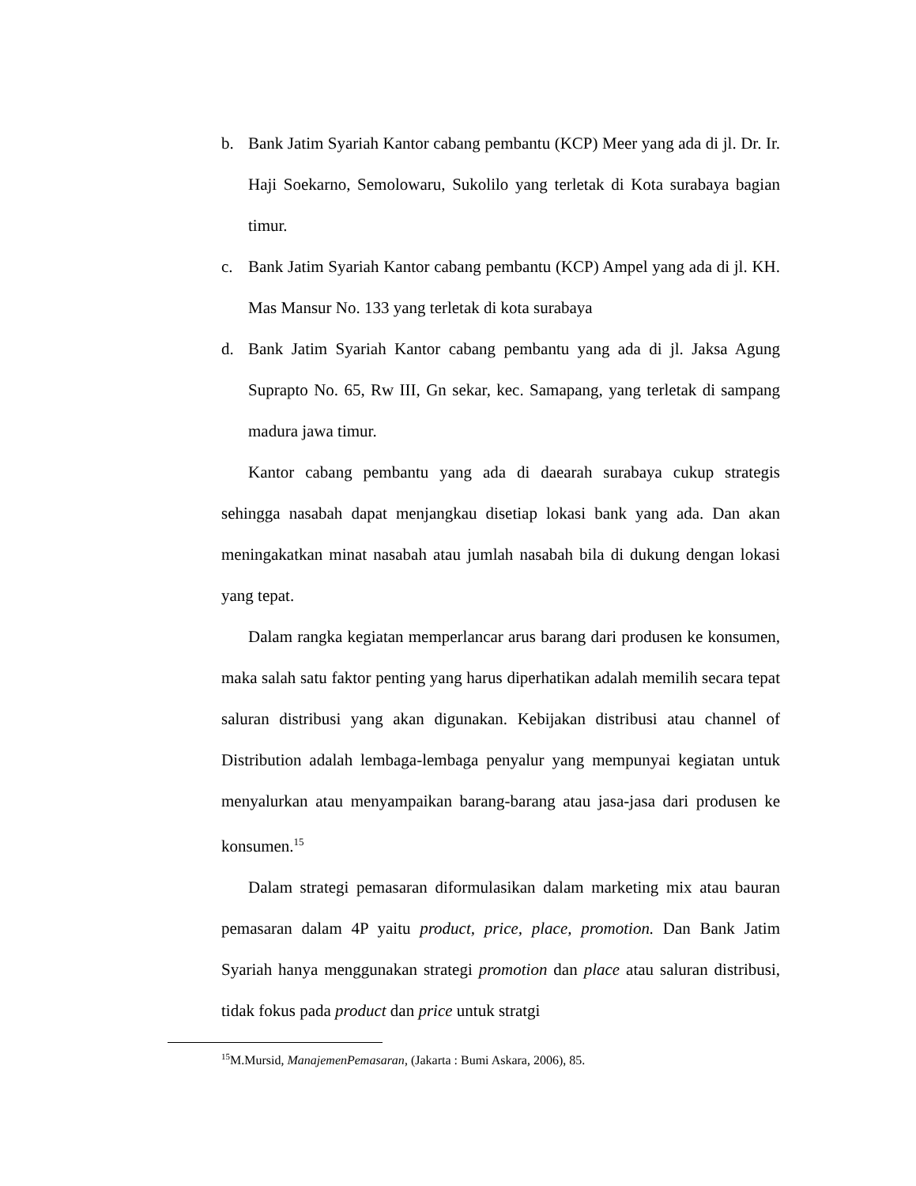b. Bank Jatim Syariah Kantor cabang pembantu (KCP) Meer yang ada di jl. Dr. Ir. Haji Soekarno, Semolowaru, Sukolilo yang terletak di Kota surabaya bagian timur.
c. Bank Jatim Syariah Kantor cabang pembantu (KCP) Ampel yang ada di jl. KH. Mas Mansur No. 133 yang terletak di kota surabaya
d. Bank Jatim Syariah Kantor cabang pembantu yang ada di jl. Jaksa Agung Suprapto No. 65, Rw III, Gn sekar, kec. Samapang, yang terletak di sampang madura jawa timur.
Kantor cabang pembantu yang ada di daearah surabaya cukup strategis sehingga nasabah dapat menjangkau disetiap lokasi bank yang ada. Dan akan meningakatkan minat nasabah atau jumlah nasabah bila di dukung dengan lokasi yang tepat.
Dalam rangka kegiatan memperlancar arus barang dari produsen ke konsumen, maka salah satu faktor penting yang harus diperhatikan adalah memilih secara tepat saluran distribusi yang akan digunakan. Kebijakan distribusi atau channel of Distribution adalah lembaga-lembaga penyalur yang mempunyai kegiatan untuk menyalurkan atau menyampaikan barang-barang atau jasa-jasa dari produsen ke konsumen.<sup>15</sup>
Dalam strategi pemasaran diformulasikan dalam marketing mix atau bauran pemasaran dalam 4P yaitu product, price, place, promotion. Dan Bank Jatim Syariah hanya menggunakan strategi promotion dan place atau saluran distribusi, tidak fokus pada product dan price untuk stratgi
<sup>15</sup> M.Mursid, ManajemenPemasaran, (Jakarta : Bumi Askara, 2006), 85.